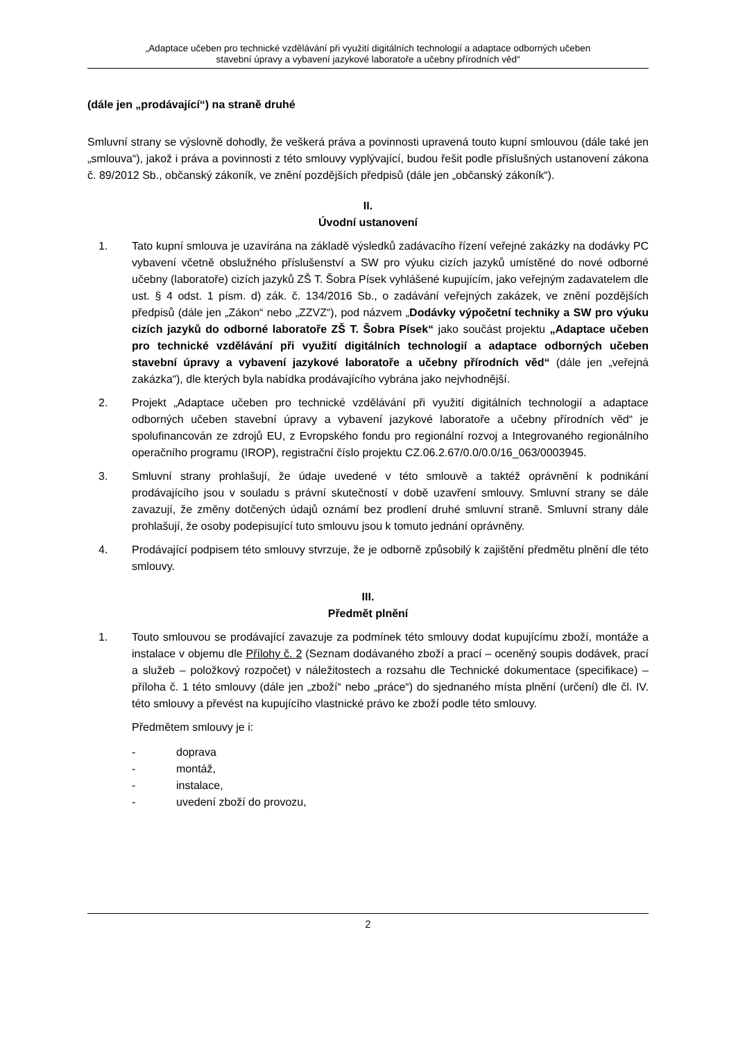„Adaptace učeben pro technické vzdělávání při využití digitálních technologií a adaptace odborných učeben
stavební úpravy a vybavení jazykové laboratoře a učebny přírodních věd“
(dále jen „prodávající“) na straně druhé
Smluvní strany se výslovně dohodly, že veškerá práva a povinnosti upravená touto kupní smlouvou (dále také jen „smlouva“), jakož i práva a povinnosti z této smlouvy vyplývající, budou řešit podle příslušných ustanovení zákona č. 89/2012 Sb., občanský zákoník, ve znění pozdějších předpisů (dále jen „občanský zákoník“).
II.
Úvodní ustanovení
1. Tato kupní smlouva je uzavírána na základě výsledků zadávacího řízení veřejné zakázky na dodávky PC vybavení včetně obslužného příslušenství a SW pro výuku cizích jazyků umístěné do nové odborné učebny (laboratoře) cizích jazyků ZŠ T. Šobra Písek vyhlášené kupujícím, jako veřejným zadavatelem dle ust. § 4 odst. 1 písm. d) zák. č. 134/2016 Sb., o zadávání veřejných zakázek, ve znění pozdějších předpisů (dále jen „Zákon“ nebo „ZZVZ“), pod názvem „Dodávky výpočetní techniky a SW pro výuku cizích jazyků do odborné laboratoře ZŠ T. Šobra Písek“ jako součást projektu „Adaptace učeben pro technické vzdělávání při využití digitálních technologií a adaptace odborných učeben stavební úpravy a vybavení jazykové laboratoře a učebny přírodních věd“ (dále jen „veřejná zakázka“), dle kterých byla nabídka prodávajícího vybrána jako nejvhodnější.
2. Projekt „Adaptace učeben pro technické vzdělávání při využití digitálních technologií a adaptace odborných učeben stavební úpravy a vybavení jazykové laboratoře a učebny přírodních věd“ je spolufinancován ze zdrojů EU, z Evropského fondu pro regionální rozvoj a Integrovaného regionálního operačního programu (IROP), registrační číslo projektu CZ.06.2.67/0.0/0.0/16_063/0003945.
3. Smluvní strany prohlašují, že údaje uvedené v této smlouvě a taktéž oprávnění k podnikání prodávajícího jsou v souladu s právní skutečností v době uzavření smlouvy. Smluvní strany se dále zavazují, že změny dotčených údajů oznámí bez prodlení druhé smluvní straně. Smluvní strany dále prohlašují, že osoby podepisující tuto smlouvu jsou k tomuto jednání oprávněny.
4. Prodávající podpisem této smlouvy stvrzuje, že je odborně způsobilý k zajištění předmětu plnění dle této smlouvy.
III.
Předmět plnění
1. Touto smlouvou se prodávající zavazuje za podmínek této smlouvy dodat kupujícímu zboží, montáže a instalace v objemu dle Přílohy č. 2 (Seznam dodávaného zboží a prací – oceněný soupis dodávek, prací a služeb – položkový rozpočet) v náležitostech a rozsahu dle Technické dokumentace (specifikace) – příloha č. 1 této smlouvy (dále jen „zboží“ nebo „práce“) do sjednaného místa plnění (určení) dle čl. IV. této smlouvy a převést na kupujícího vlastnické právo ke zboží podle této smlouvy.
Předmětem smlouvy je i:
- doprava
- montáž,
- instalace,
- uvedení zboží do provozu,
2